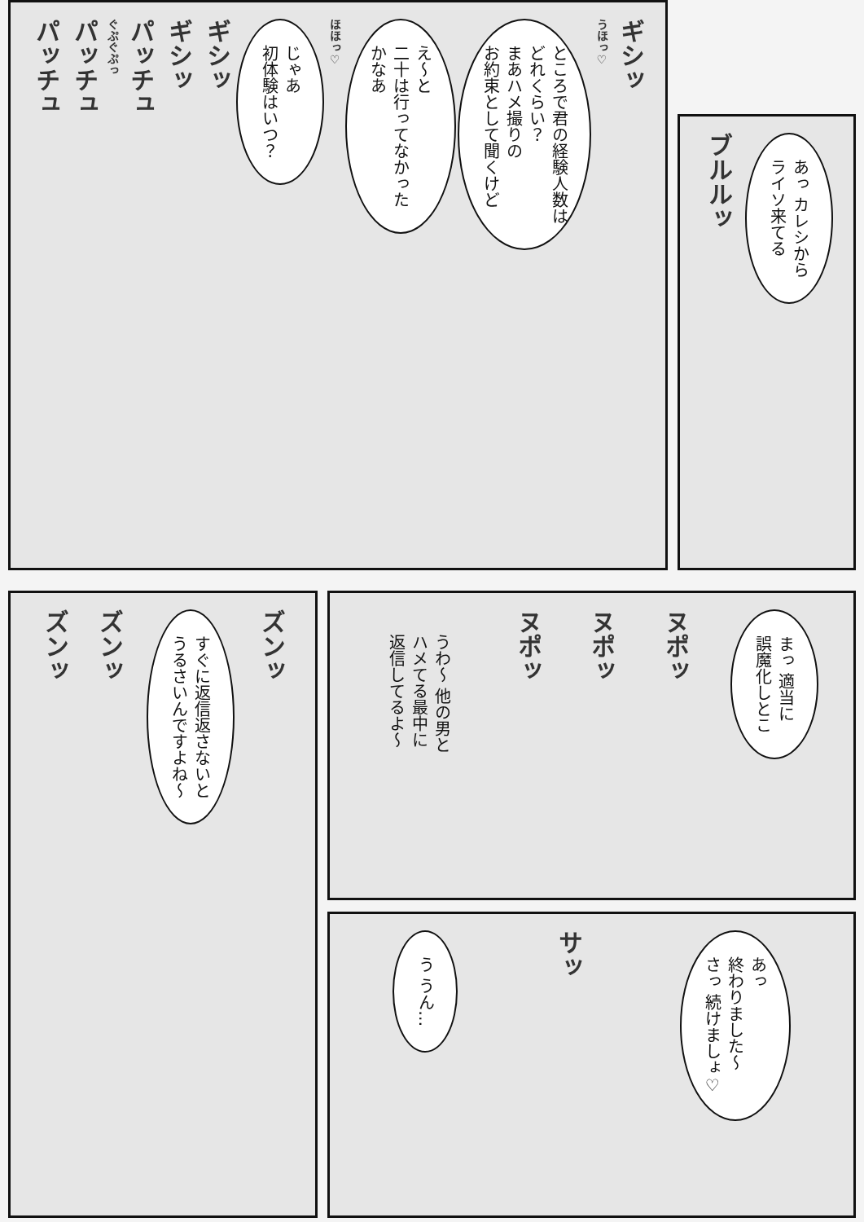ギシッ うほっ♡
ところで君の経験人数は
どれくらい？
まあハメ撮りの
お約束として聞くけど
え～と
二十は行ってなかった
かなあ
ほほっ♡
じゃあ
初体験はいつ？
ギシッ ギシッ パッチュ ぐぷぐぷっ パッチュ パッチュ
あっ カレシから
ライソ来てる
ブルルッ
ズンッ
すぐに返信返さないと
うるさいんですよね～
ズンッ ズンッ
まっ 適当に
誤魔化しとこ
ヌポッ ヌポッ ヌポッ
うわ～ 他の男と
ハメてる最中に
返信してるよ～
あっ
終わりました～
さっ 続けましょ♡
サッ
う うん…